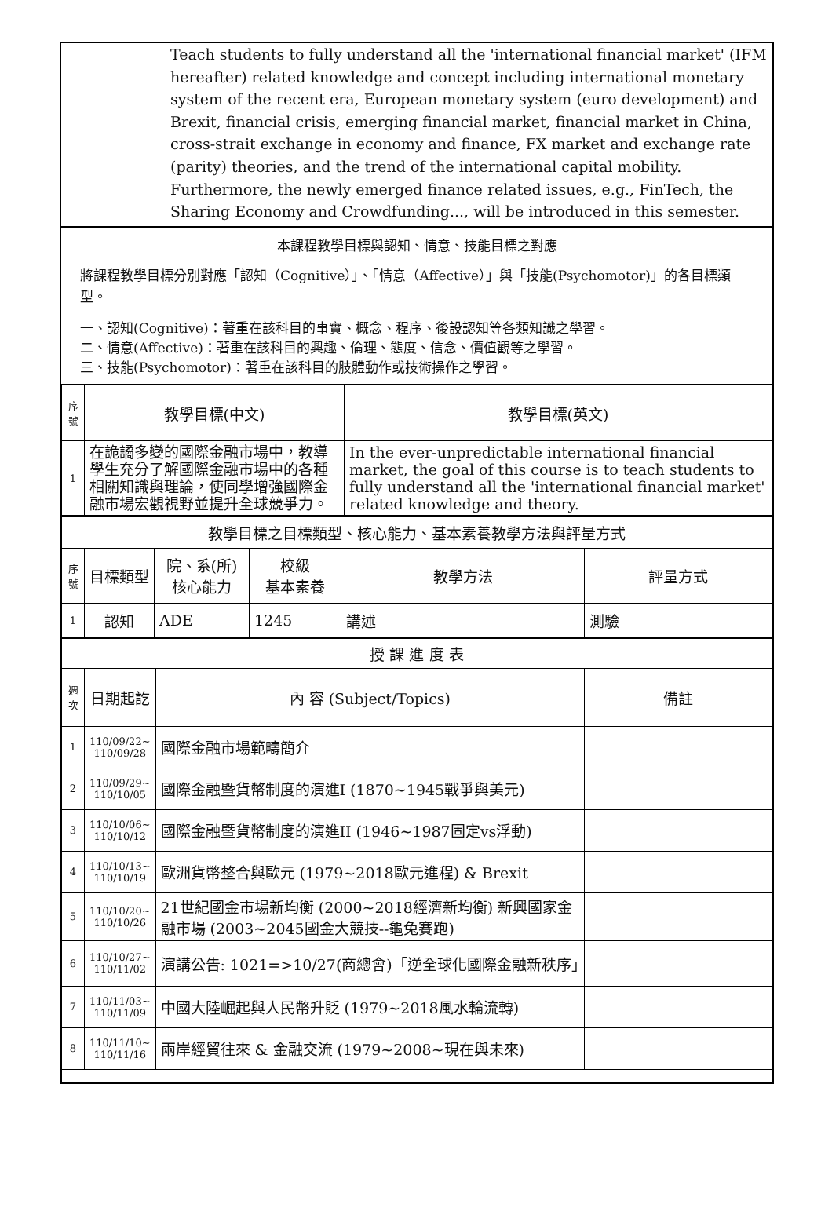| | Teach students to fully understand all the 'international financial market' (IFM hereafter) related knowledge and concept including international monetary system of the recent era, European monetary system (euro development) and Brexit, financial crisis, emerging financial market, financial market in China, cross-strait exchange in economy and finance, FX market and exchange rate (parity) theories, and the trend of the international capital mobility. Furthermore, the newly emerged finance related issues, e.g., FinTech, the Sharing Economy and Crowdfunding..., will be introduced in this semester. |
本課程教學目標與認知、情意、技能目標之對應
將課程教學目標分別對應「認知（Cognitive）」、「情意（Affective）」與「技能(Psychomotor)」的各目標類型。
一、認知(Cognitive)：著重在該科目的事實、概念、程序、後設認知等各類知識之學習。
二、情意(Affective)：著重在該科目的興趣、倫理、態度、信念、價值觀等之學習。
三、技能(Psychomotor)：著重在該科目的肢體動作或技術操作之學習。
| 序號 | 教學目標(中文) | 教學目標(英文) |
| --- | --- | --- |
| 1 | 在詭譎多變的國際金融市場中，教導學生充分了解國際金融市場中的各種相關知識與理論，使同學增強國際金融市場宏觀視野並提升全球競爭力。 | In the ever-unpredictable international financial market, the goal of this course is to teach students to fully understand all the 'international financial market' related knowledge and theory. |
| 教學目標之目標類型、核心能力、基本素養教學方法與評量方式 | | | | | |
| 序號 | 目標類型 | 院、系(所) 核心能力 | 校級 基本素養 | 教學方法 | 評量方式 |
| 1 | 認知 | ADE | 1245 | 講述 | 測驗 |
| 授 課 進 度 表 | | | |
| 週次 | 日期起訖 | 內 容 (Subject/Topics) | 備註 |
| 1 | 110/09/22~ 110/09/28 | 國際金融市場範疇簡介 | |
| 2 | 110/09/29~ 110/10/05 | 國際金融暨貨幣制度的演進I (1870~1945戰爭與美元) | |
| 3 | 110/10/06~ 110/10/12 | 國際金融暨貨幣制度的演進II (1946~1987固定vs浮動) | |
| 4 | 110/10/13~ 110/10/19 | 歐洲貨幣整合與歐元 (1979~2018歐元進程) & Brexit | |
| 5 | 110/10/20~ 110/10/26 | 21世紀國金市場新均衡 (2000~2018經濟新均衡) 新興國家金融市場 (2003~2045國金大競技--龜兔賽跑) | |
| 6 | 110/10/27~ 110/11/02 | 演講公告: 1021=>10/27(商總會)「逆全球化國際金融新秩序」 | |
| 7 | 110/11/03~ 110/11/09 | 中國大陸崛起與人民幣升貶 (1979~2018風水輪流轉) | |
| 8 | 110/11/10~ 110/11/16 | 兩岸經貿往來 & 金融交流 (1979~2008~現在與未來) | |